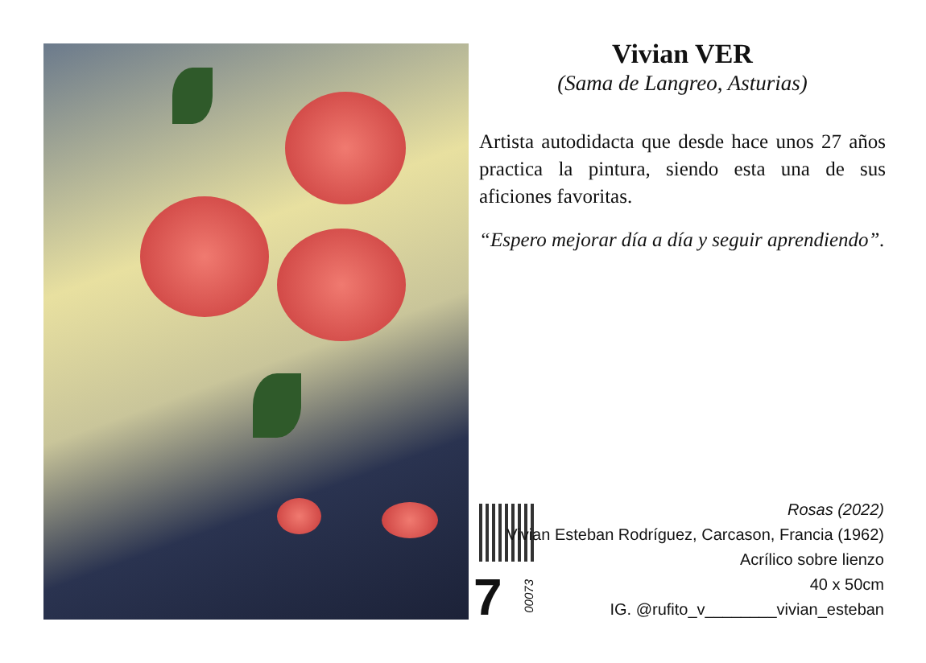Vivian VER
(Sama de Langreo, Asturias)
Artista autodidacta que desde hace unos 27 años practica la pintura, siendo esta una de sus aficiones favoritas.
“Espero mejorar día a día y seguir aprendiendo”.
Rosas (2022)
Vivian Esteban Rodríguez, Carcason, Francia (1962)
Acrílico sobre lienzo
40 x 50cm
IG. @rufito_v________vivian_esteban
7
00073